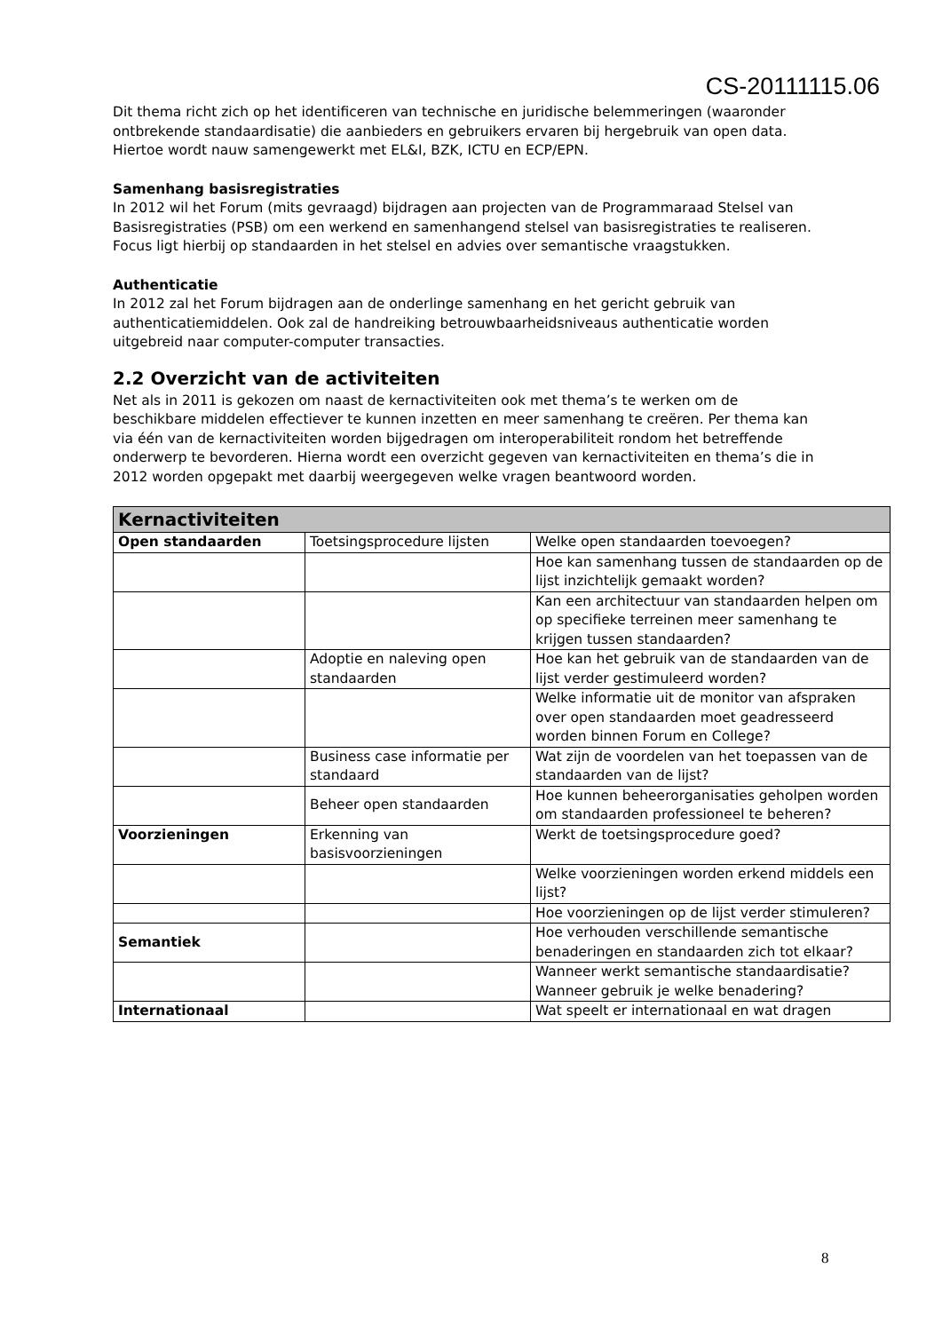CS-20111115.06
Dit thema richt zich op het identificeren van technische en juridische belemmeringen (waaronder ontbrekende standaardisatie) die aanbieders en gebruikers ervaren bij hergebruik van open data. Hiertoe wordt nauw samengewerkt met EL&I, BZK, ICTU en ECP/EPN.
Samenhang basisregistraties
In 2012 wil het Forum (mits gevraagd) bijdragen aan projecten van de Programmaraad Stelsel van Basisregistraties (PSB) om een werkend en samenhangend stelsel van basisregistraties te realiseren. Focus ligt hierbij op standaarden in het stelsel en advies over semantische vraagstukken.
Authenticatie
In 2012 zal het Forum bijdragen aan de onderlinge samenhang en het gericht gebruik van authenticatiemiddelen. Ook zal de handreiking betrouwbaarheidsniveaus authenticatie worden uitgebreid naar computer-computer transacties.
2.2 Overzicht van de activiteiten
Net als in 2011 is gekozen om naast de kernactiviteiten ook met thema’s te werken om de beschikbare middelen effectiever te kunnen inzetten en meer samenhang te creëren. Per thema kan via één van de kernactiviteiten worden bijgedragen om interoperabiliteit rondom het betreffende onderwerp te bevorderen. Hierna wordt een overzicht gegeven van kernactiviteiten en thema’s die in 2012 worden opgepakt met daarbij weergegeven welke vragen beantwoord worden.
| Kernactiviteiten | | |
| --- | --- | --- |
| Open standaarden | Toetsingsprocedure lijsten | Welke open standaarden toevoegen? |
| | | Hoe kan samenhang tussen de standaarden op de lijst inzichtelijk gemaakt worden? |
| | | Kan een architectuur van standaarden helpen om op specifieke terreinen meer samenhang te krijgen tussen standaarden? |
| | Adoptie en naleving open standaarden | Hoe kan het gebruik van de standaarden van de lijst verder gestimuleerd worden? |
| | | Welke informatie uit de monitor van afspraken over open standaarden moet geadresseerd worden binnen Forum en College? |
| | Business case informatie per standaard | Wat zijn de voordelen van het toepassen van de standaarden van de lijst? |
| | Beheer open standaarden | Hoe kunnen beheerorganisaties geholpen worden om standaarden professioneel te beheren? |
| Voorzieningen | Erkenning van basisvoorzieningen | Werkt de toetsingsprocedure goed? |
| | | Welke voorzieningen worden erkend middels een lijst? |
| | | Hoe voorzieningen op de lijst verder stimuleren? |
| Semantiek | | Hoe verhouden verschillende semantische benaderingen en standaarden zich tot elkaar? |
| | | Wanneer werkt semantische standaardisatie? Wanneer gebruik je welke benadering? |
| Internationaal | | Wat speelt er internationaal en wat dragen |
8